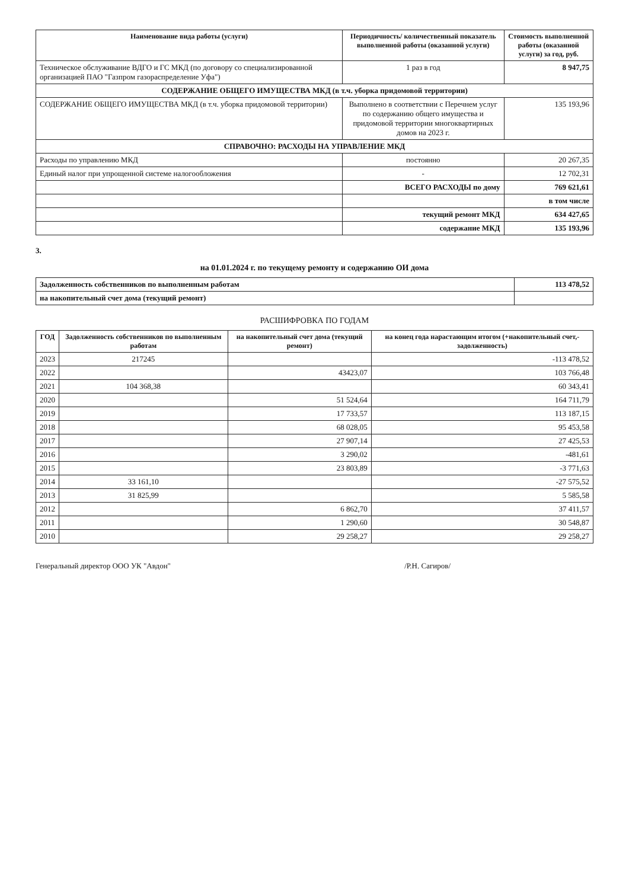| Наименование вида работы (услуги) | Периодичность/ количественный показатель выполненной работы (оказанной услуги) | Стоимость выполненной работы (оказанной услуги) за год, руб. |
| --- | --- | --- |
| Техническое обслуживание ВДГО и ГС МКД (по договору со специализированной организацией ПАО "Газпром газораспределение Уфа") | 1 раз в год | 8 947,75 |
| СОДЕРЖАНИЕ ОБЩЕГО ИМУЩЕСТВА МКД (в т.ч. уборка придомовой территории) | | |
| СОДЕРЖАНИЕ ОБЩЕГО ИМУЩЕСТВА МКД (в т.ч. уборка придомовой территории) | Выполнено в соответствии с Перечнем услуг по содержанию общего имущества и придомовой территории многоквартирных домов на 2023 г. | 135 193,96 |
| СПРАВОЧНО: РАСХОДЫ НА УПРАВЛЕНИЕ МКД | | |
| Расходы по управлению МКД | постоянно | 20 267,35 |
| Единый налог при упрощенной системе налогообложения | - | 12 702,31 |
| | ВСЕГО РАСХОДЫ по дому | 769 621,61 |
| | | в том числе |
| | текущий ремонт МКД | 634 427,65 |
| | содержание МКД | 135 193,96 |
3.
на 01.01.2024 г. по текущему ремонту и содержанию ОИ дома
| Задолженность собственников по выполненным работам | 113 478,52 |
| на накопительный счет дома (текущий ремонт) | |
РАСШИФРОВКА ПО ГОДАМ
| ГОД | Задолженность собственников по выполненным работам | на накопительный счет дома (текущий ремонт) | на конец года нарастающим итогом (+накопительный счет,- задолженность) |
| --- | --- | --- | --- |
| 2023 | 217245 | | -113 478,52 |
| 2022 | | 43423,07 | 103 766,48 |
| 2021 | 104 368,38 | | 60 343,41 |
| 2020 | | 51 524,64 | 164 711,79 |
| 2019 | | 17 733,57 | 113 187,15 |
| 2018 | | 68 028,05 | 95 453,58 |
| 2017 | | 27 907,14 | 27 425,53 |
| 2016 | | 3 290,02 | -481,61 |
| 2015 | | 23 803,89 | -3 771,63 |
| 2014 | 33 161,10 | | -27 575,52 |
| 2013 | 31 825,99 | | 5 585,58 |
| 2012 | | 6 862,70 | 37 411,57 |
| 2011 | | 1 290,60 | 30 548,87 |
| 2010 | | 29 258,27 | 29 258,27 |
Генеральный директор ООО УК "Авдон" /Р.Н. Сагиров/